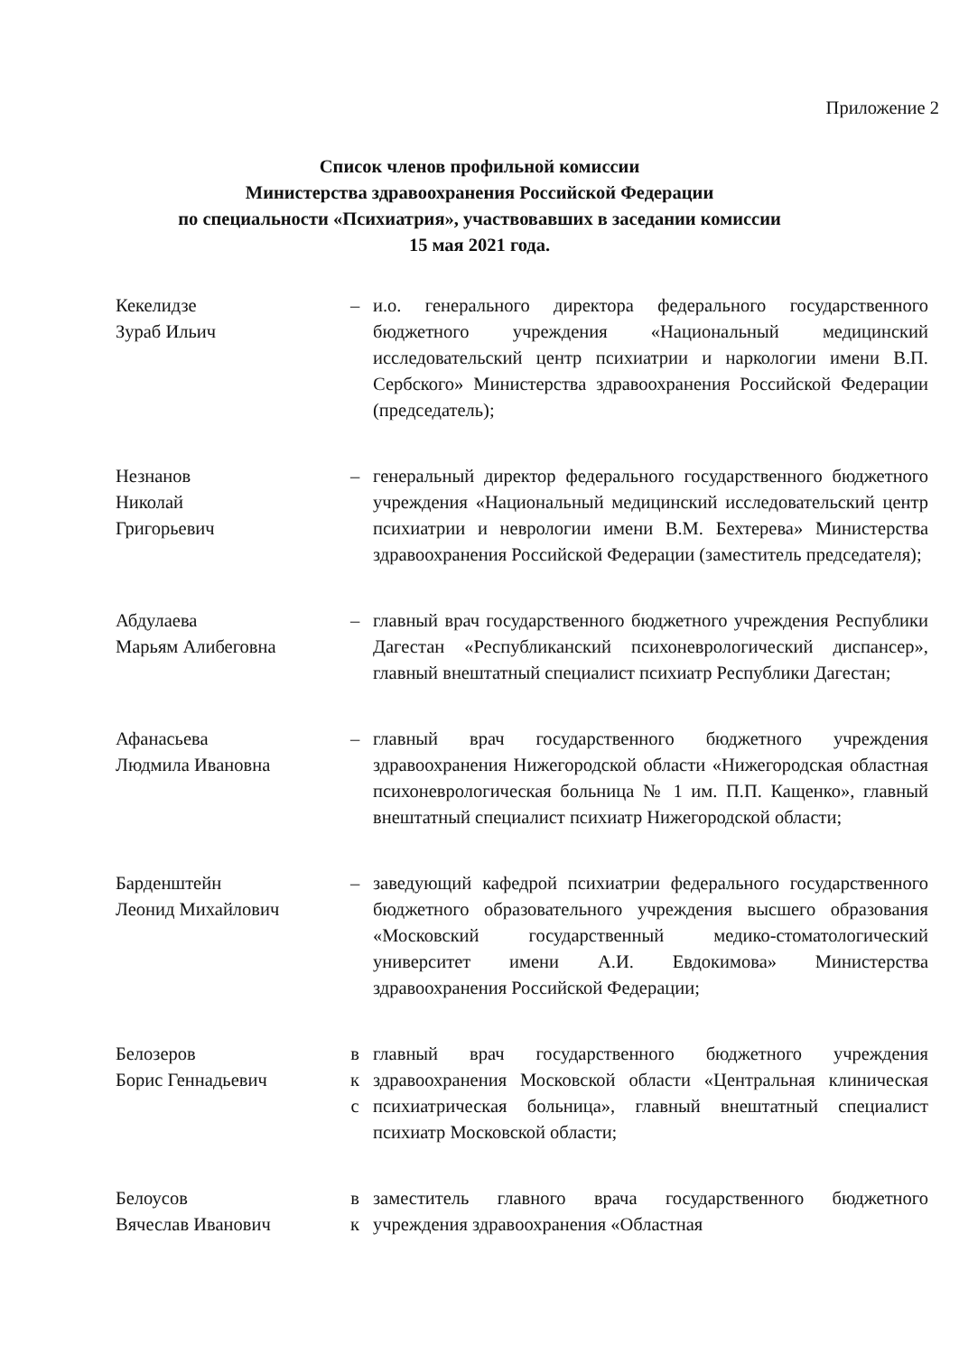Приложение 2
Список членов профильной комиссии
Министерства здравоохранения Российской Федерации
по специальности «Психиатрия», участвовавших в заседании комиссии
15 мая 2021 года.
Кекелидзе
Зураб Ильич
– и.о. генерального директора федерального государственного бюджетного учреждения «Национальный медицинский исследовательский центр психиатрии и наркологии имени В.П. Сербского» Министерства здравоохранения Российской Федерации (председатель);
Незнанов
Николай
Григорьевич
– генеральный директор федерального государственного бюджетного учреждения «Национальный медицинский исследовательский центр психиатрии и неврологии имени В.М. Бехтерева» Министерства здравоохранения Российской Федерации (заместитель председателя);
Абдулаева
Марьям Алибеговна
– главный врач государственного бюджетного учреждения Республики Дагестан «Республиканский психоневрологический диспансер», главный внештатный специалист психиатр Республики Дагестан;
Афанасьева
Людмила Ивановна
– главный врач государственного бюджетного учреждения здравоохранения Нижегородской области «Нижегородская областная психоневрологическая больница № 1 им. П.П. Кащенко», главный внештатный специалист психиатр Нижегородской области;
Барденштейн
Леонид Михайлович
– заведующий кафедрой психиатрии федерального государственного бюджетного образовательного учреждения высшего образования «Московский государственный медико-стоматологический университет имени А.И. Евдокимова» Министерства здравоохранения Российской Федерации;
Белозеров
Борис Геннадьевич
в
к
с
главный врач государственного бюджетного учреждения здравоохранения Московской области «Центральная клиническая психиатрическая больница», главный внештатный специалист психиатр Московской области;
Белоусов
Вячеслав Иванович
в
к
заместитель главного врача государственного бюджетного учреждения здравоохранения «Областная